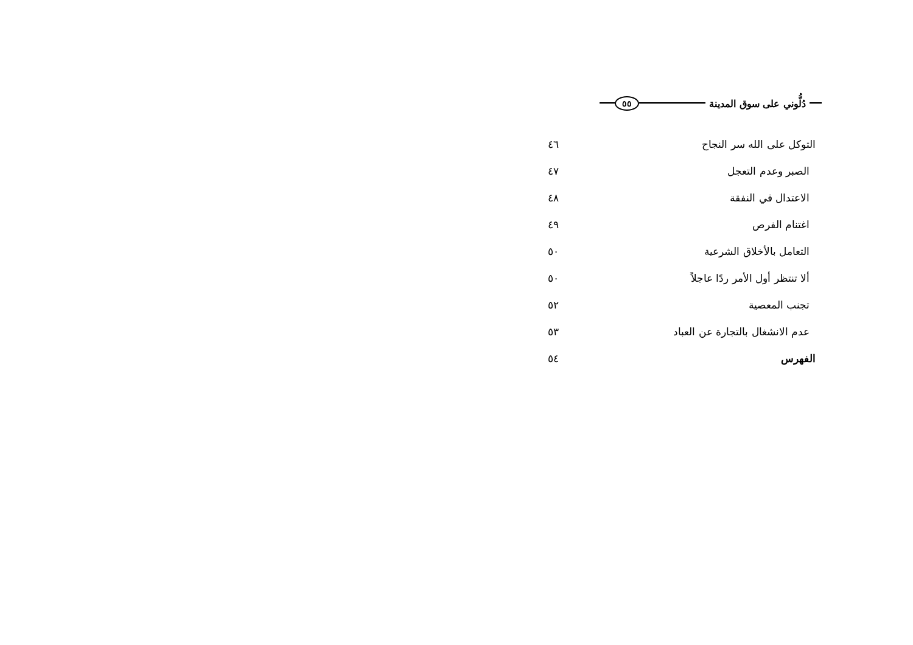دُلُّوني على سوق المدينة ٥٥
| التوكل على الله سر النجاح | ٤٦ |
| الصبر وعدم التعجل | ٤٧ |
| الاعتدال في النفقة | ٤٨ |
| اغتنام الفرص | ٤٩ |
| التعامل بالأخلاق الشرعية | ٥٠ |
| ألا تنتظر أول الأمر ردًا عاجلاً | ٥٠ |
| تجنب المعصية | ٥٢ |
| عدم الانشغال بالتجارة عن العباد | ٥٣ |
| الفهرس | ٥٤ |